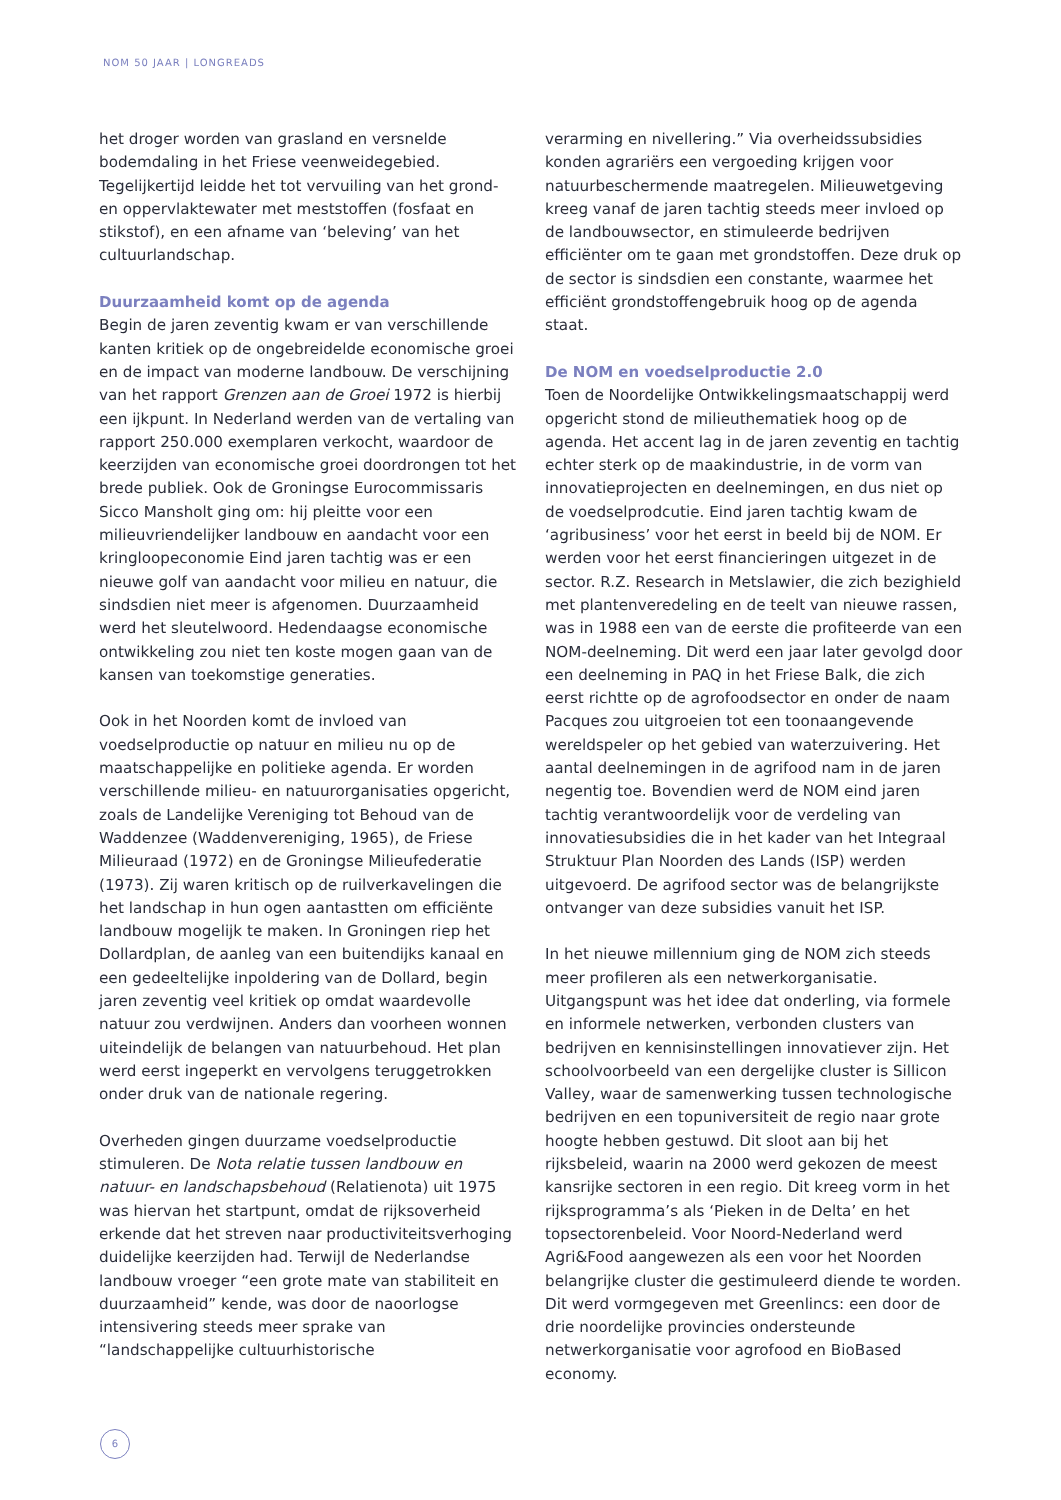NOM 50 JAAR | LONGREADS
het droger worden van grasland en versnelde bodemdaling in het Friese veenweidegebied. Tegelijkertijd leidde het tot vervuiling van het grond- en oppervlaktewater met meststoffen (fosfaat en stikstof), en een afname van ‘beleving’ van het cultuurlandschap.
Duurzaamheid komt op de agenda
Begin de jaren zeventig kwam er van verschillende kanten kritiek op de ongebreidelde economische groei en de impact van moderne landbouw. De verschijning van het rapport Grenzen aan de Groei 1972 is hierbij een ijkpunt. In Nederland werden van de vertaling van rapport 250.000 exemplaren verkocht, waardoor de keerzijden van economische groei doordrongen tot het brede publiek. Ook de Groningse Eurocommissaris Sicco Mansholt ging om: hij pleitte voor een milieuvriendelijker landbouw en aandacht voor een kringloopeconomie Eind jaren tachtig was er een nieuwe golf van aandacht voor milieu en natuur, die sindsdien niet meer is afgenomen. Duurzaamheid werd het sleutelwoord. Hedendaagse economische ontwikkeling zou niet ten koste mogen gaan van de kansen van toekomstige generaties.
Ook in het Noorden komt de invloed van voedselproductie op natuur en milieu nu op de maatschappelijke en politieke agenda. Er worden verschillende milieu- en natuurorganisaties opgericht, zoals de Landelijke Vereniging tot Behoud van de Waddenzee (Waddenvereniging, 1965), de Friese Milieuraad (1972) en de Groningse Milieufederatie (1973). Zij waren kritisch op de ruilverkavelingen die het landschap in hun ogen aantastten om efficiënte landbouw mogelijk te maken. In Groningen riep het Dollardplan, de aanleg van een buitendijks kanaal en een gedeeltelijke inpoldering van de Dollard, begin jaren zeventig veel kritiek op omdat waardevolle natuur zou verdwijnen. Anders dan voorheen wonnen uiteindelijk de belangen van natuurbehoud. Het plan werd eerst ingeperkt en vervolgens teruggetrokken onder druk van de nationale regering.
Overheden gingen duurzame voedselproductie stimuleren. De Nota relatie tussen landbouw en natuur- en landschapsbehoud (Relatienota) uit 1975 was hiervan het startpunt, omdat de rijksoverheid erkende dat het streven naar productiviteitsverhoging duidelijke keerzijden had. Terwijl de Nederlandse landbouw vroeger “een grote mate van stabiliteit en duurzaamheid” kende, was door de naoorlogse intensivering steeds meer sprake van “landschappelijke cultuurhistorische
verarming en nivellering.” Via overheidssubsidies konden agrariërs een vergoeding krijgen voor natuurbeschermende maatregelen. Milieuwetgeving kreeg vanaf de jaren tachtig steeds meer invloed op de landbouwsector, en stimuleerde bedrijven efficiënter om te gaan met grondstoffen. Deze druk op de sector is sindsdien een constante, waarmee het efficiënt grondstoffengebruik hoog op de agenda staat.
De NOM en voedselproductie 2.0
Toen de Noordelijke Ontwikkelingsmaatschappij werd opgericht stond de milieuthematiek hoog op de agenda. Het accent lag in de jaren zeventig en tachtig echter sterk op de maakindustrie, in de vorm van innovatieprojecten en deelnemingen, en dus niet op de voedselprodcutie. Eind jaren tachtig kwam de ‘agribusiness’ voor het eerst in beeld bij de NOM. Er werden voor het eerst financieringen uitgezet in de sector. R.Z. Research in Metslawier, die zich bezighield met plantenveredeling en de teelt van nieuwe rassen, was in 1988 een van de eerste die profiteerde van een NOM-deelneming. Dit werd een jaar later gevolgd door een deelneming in PAQ in het Friese Balk, die zich eerst richtte op de agrofoodsector en onder de naam Pacques zou uitgroeien tot een toonaangevende wereldspeler op het gebied van waterzuivering. Het aantal deelnemingen in de agrifood nam in de jaren negentig toe. Bovendien werd de NOM eind jaren tachtig verantwoordelijk voor de verdeling van innovatiesubsidies die in het kader van het Integraal Struktuur Plan Noorden des Lands (ISP) werden uitgevoerd. De agrifood sector was de belangrijkste ontvanger van deze subsidies vanuit het ISP.
In het nieuwe millennium ging de NOM zich steeds meer profileren als een netwerkorganisatie. Uitgangspunt was het idee dat onderling, via formele en informele netwerken, verbonden clusters van bedrijven en kennisinstellingen innovatiever zijn. Het schoolvoorbeeld van een dergelijke cluster is Sillicon Valley, waar de samenwerking tussen technologische bedrijven en een topuniversiteit de regio naar grote hoogte hebben gestuwd. Dit sloot aan bij het rijksbeleid, waarin na 2000 werd gekozen de meest kansrijke sectoren in een regio. Dit kreeg vorm in het rijksprogramma’s als ‘Pieken in de Delta’ en het topsectorenbeleid. Voor Noord-Nederland werd Agri&Food aangewezen als een voor het Noorden belangrijke cluster die gestimuleerd diende te worden. Dit werd vormgegeven met Greenlincs: een door de drie noordelijke provincies ondersteunde netwerkorganisatie voor agrofood en BioBased economy.
6